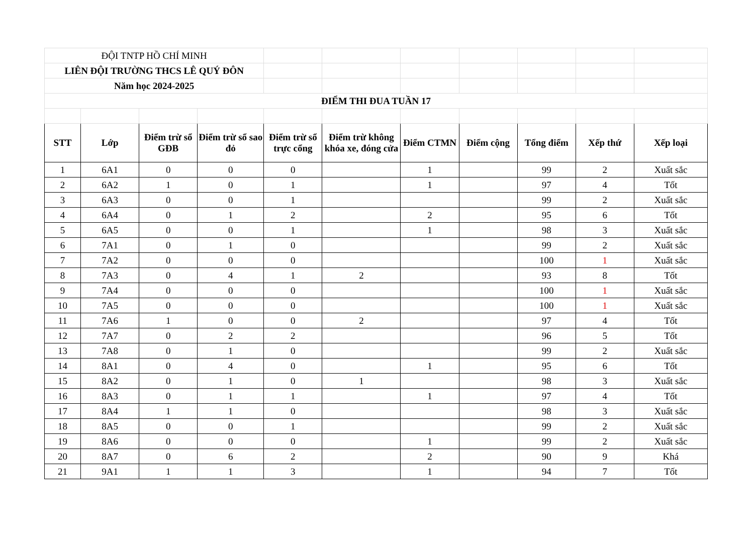| ĐỘI TNTP HỒ CHÍ MINH | | | | | | | | | | |
| LIÊN ĐỘI TRƯỜNG THCS LÊ QUÝ ĐÔN | | | | | | | | | | |
| Năm học 2024-2025 | | | | | | | | | | |
| ĐIỂM THI ĐUA TUẦN 17 | | | | | | | | | | |
| STT | Lớp | Điểm trừ sổ GĐB | Điểm trừ sổ sao đỏ | Điểm trừ sổ trực cổng | Điểm trừ không khóa xe, đóng cửa | Điểm CTMN | Điểm cộng | Tổng điểm | Xếp thứ | Xếp loại |
| 1 | 6A1 | 0 | 0 | 0 | | 1 | | 99 | 2 | Xuất sắc |
| 2 | 6A2 | 1 | 0 | 1 | | 1 | | 97 | 4 | Tốt |
| 3 | 6A3 | 0 | 0 | 1 | | | | 99 | 2 | Xuất sắc |
| 4 | 6A4 | 0 | 1 | 2 | | 2 | | 95 | 6 | Tốt |
| 5 | 6A5 | 0 | 0 | 1 | | 1 | | 98 | 3 | Xuất sắc |
| 6 | 7A1 | 0 | 1 | 0 | | | | 99 | 2 | Xuất sắc |
| 7 | 7A2 | 0 | 0 | 0 | | | | 100 | 1 | Xuất sắc |
| 8 | 7A3 | 0 | 4 | 1 | 2 | | | 93 | 8 | Tốt |
| 9 | 7A4 | 0 | 0 | 0 | | | | 100 | 1 | Xuất sắc |
| 10 | 7A5 | 0 | 0 | 0 | | | | 100 | 1 | Xuất sắc |
| 11 | 7A6 | 1 | 0 | 0 | 2 | | | 97 | 4 | Tốt |
| 12 | 7A7 | 0 | 2 | 2 | | | | 96 | 5 | Tốt |
| 13 | 7A8 | 0 | 1 | 0 | | | | 99 | 2 | Xuất sắc |
| 14 | 8A1 | 0 | 4 | 0 | | 1 | | 95 | 6 | Tốt |
| 15 | 8A2 | 0 | 1 | 0 | 1 | | | 98 | 3 | Xuất sắc |
| 16 | 8A3 | 0 | 1 | 1 | | 1 | | 97 | 4 | Tốt |
| 17 | 8A4 | 1 | 1 | 0 | | | | 98 | 3 | Xuất sắc |
| 18 | 8A5 | 0 | 0 | 1 | | | | 99 | 2 | Xuất sắc |
| 19 | 8A6 | 0 | 0 | 0 | | 1 | | 99 | 2 | Xuất sắc |
| 20 | 8A7 | 0 | 6 | 2 | | 2 | | 90 | 9 | Khá |
| 21 | 9A1 | 1 | 1 | 3 | | 1 | | 94 | 7 | Tốt |